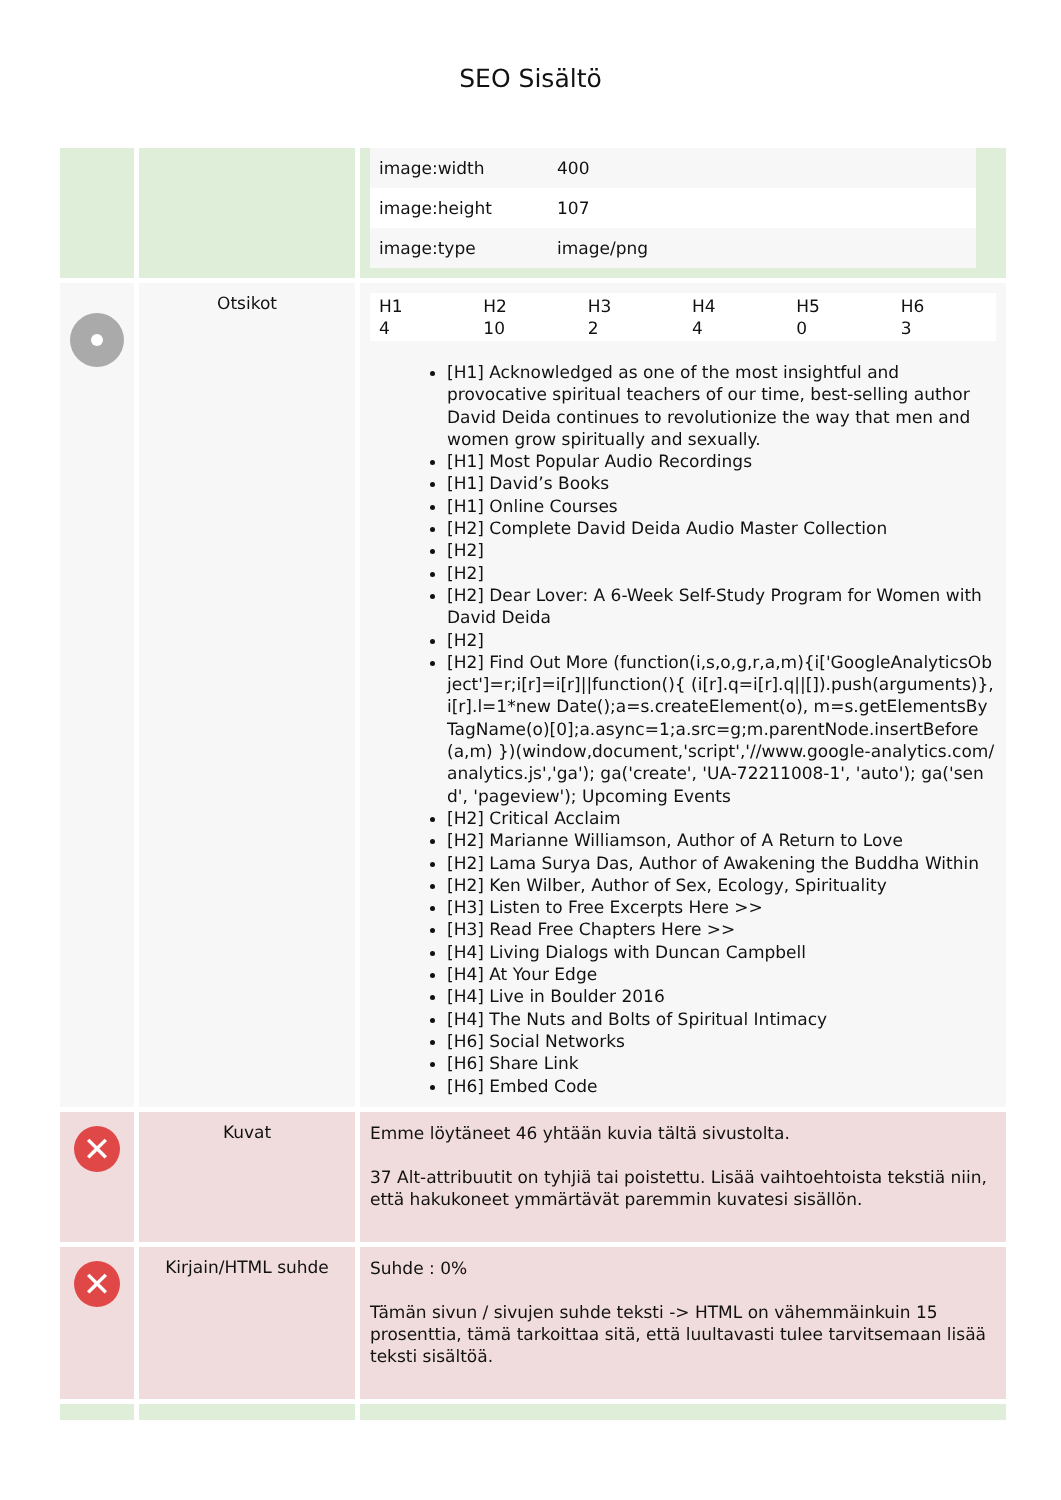SEO Sisältö
| | | / image:width / 400 / / image:height / 107 / / image:type / image/png / |
| | Otsikot | / H1 4 / H2 10 / H3 2 / H4 4 / H5 0 / H6 3 / [H1] Acknowledged as one of the most insightful and provocative spiritual teachers of our time, best-selling author David Deida continues to revolutionize the way that men and women grow spiritually and sexually. [H1] Most Popular Audio Recordings [H1] David’s Books [H1] Online Courses [H2] Complete David Deida Audio Master Collection [H2] [H2] [H2] Dear Lover: A 6-Week Self-Study Program for Women with David Deida [H2] [H2] Find Out More (function(i,s,o,g,r,a,m){i['GoogleAnalyticsObject']=r;i[r]=i[r]//function(){ (i[r].q=i[r].q//[]).push(arguments)},i[r].l=1*new Date();a=s.createElement(o), m=s.getElementsByTagName(o)[0];a.async=1;a.src=g;m.parentNode.insertBefore(a,m) })(window,document,'script','//www.google-analytics.com/analytics.js','ga'); ga('create', 'UA-72211008-1', 'auto'); ga('send', 'pageview'); Upcoming Events [H2] Critical Acclaim [H2] Marianne Williamson, Author of A Return to Love [H2] Lama Surya Das, Author of Awakening the Buddha Within [H2] Ken Wilber, Author of Sex, Ecology, Spirituality [H3] Listen to Free Excerpts Here >> [H3] Read Free Chapters Here >> [H4] Living Dialogs with Duncan Campbell [H4] At Your Edge [H4] Live in Boulder 2016 [H4] The Nuts and Bolts of Spiritual Intimacy [H6] Social Networks [H6] Share Link [H6] Embed Code |
| ✕ | Kuvat | Emme löytäneet 46 yhtään kuvia tältä sivustolta. 37 Alt-attribuutit on tyhjiä tai poistettu. Lisää vaihtoehtoista tekstiä niin, että hakukoneet ymmärtävät paremmin kuvatesi sisällön. |
| ✕ | Kirjain/HTML suhde | Suhde : 0% Tämän sivun / sivujen suhde teksti -> HTML on vähemmäinkuin 15 prosenttia, tämä tarkoittaa sitä, että luultavasti tulee tarvitsemaan lisää teksti sisältöä. |